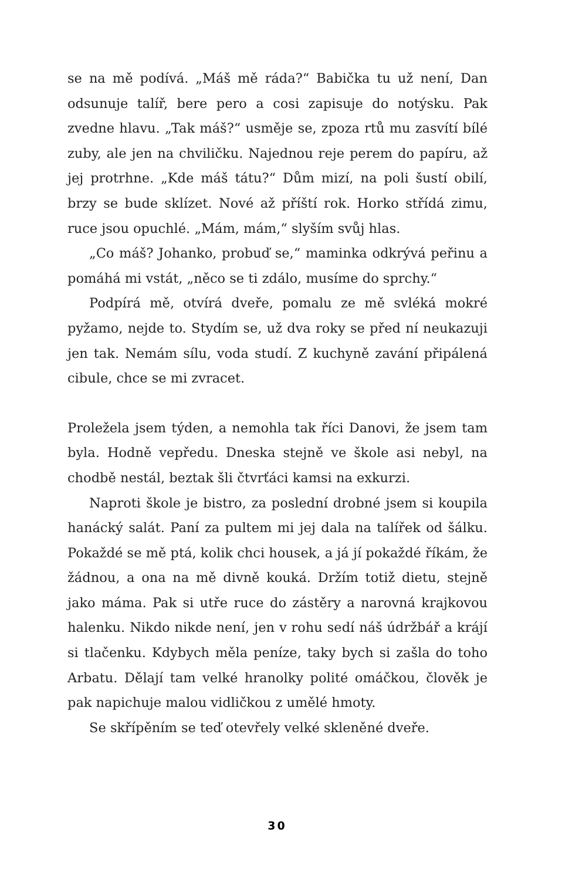se na mě podívá. „Máš mě ráda?“ Babička tu už není, Dan odsunuje talíř, bere pero a cosi zapisuje do notýsku. Pak zvedne hlavu. „Tak máš?“ usměje se, zpoza rtů mu zasvítí bílé zuby, ale jen na chviličku. Najednou reje perem do papíru, až jej protrhne. „Kde máš tátu?“ Dům mizí, na poli šustí obilí, brzy se bude sklízet. Nové až příští rok. Horko střídá zimu, ruce jsou opuchlé. „Mám, mám,“ slyším svůj hlas.
„Co máš? Johanko, probuď se,“ maminka odkrývá peřinu a pomáhá mi vstát, „něco se ti zdálo, musíme do sprchy.“
Podpírá mě, otvírá dveře, pomalu ze mě svléká mokré pyžamo, nejde to. Stydím se, už dva roky se před ní neukazuji jen tak. Nemám sílu, voda studí. Z kuchyně zavání připálená cibule, chce se mi zvracet.
Proležela jsem týden, a nemohla tak říci Danovi, že jsem tam byla. Hodně vepředu. Dneska stejně ve škole asi nebyl, na chodbě nestál, beztak šli čtvrťáci kamsi na exkurzi.
Naproti škole je bistro, za poslední drobné jsem si koupila hanácký salát. Paní za pultem mi jej dala na talířek od šálku. Pokaždé se mě ptá, kolik chci housek, a já jí pokaždé říkám, že žádnou, a ona na mě divně kouká. Držím totiž dietu, stejně jako máma. Pak si utře ruce do zástěry a narovná krajkovou halenku. Nikdo nikde není, jen v rohu sedí náš údržbář a krájí si tlačenku. Kdybych měla peníze, taky bych si zašla do toho Arbatu. Dělají tam velké hranolky polité omáčkou, člověk je pak napichuje malou vidličkou z umělé hmoty.
Se skřípěním se teď otevřely velké skleněné dveře.
30